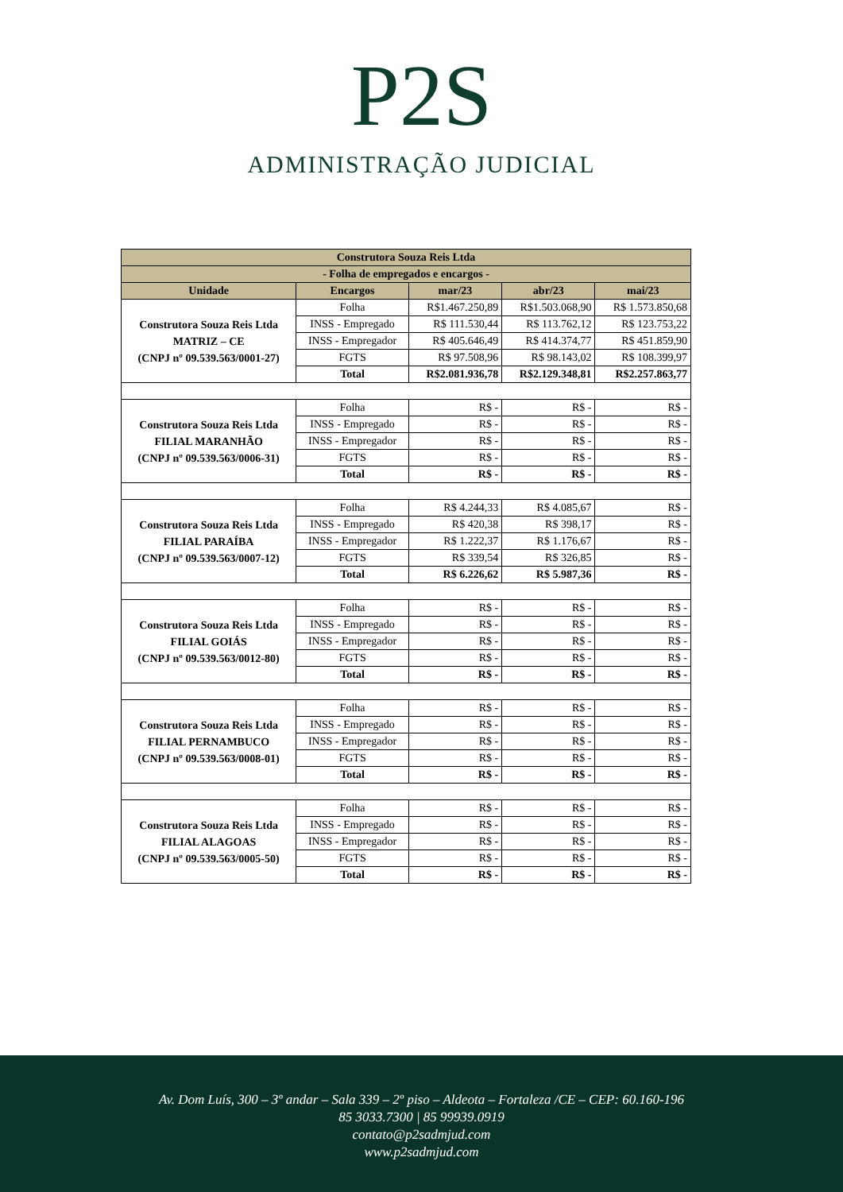P2S
ADMINISTRAÇÃO JUDICIAL
| Construtora Souza Reis Ltda | | | | |
| - Folha de empregados e encargos - | | | | |
| Unidade | Encargos | mar/23 | abr/23 | mai/23 |
| Construtora Souza Reis Ltda MATRIZ – CE (CNPJ nº 09.539.563/0001-27) | Folha | R$1.467.250,89 | R$1.503.068,90 | R$ 1.573.850,68 |
| | INSS - Empregado | R$ 111.530,44 | R$ 113.762,12 | R$ 123.753,22 |
| | INSS - Empregador | R$ 405.646,49 | R$ 414.374,77 | R$ 451.859,90 |
| | FGTS | R$ 97.508,96 | R$ 98.143,02 | R$ 108.399,97 |
| | Total | R$2.081.936,78 | R$2.129.348,81 | R$2.257.863,77 |
| Construtora Souza Reis Ltda FILIAL MARANHÃO (CNPJ nº 09.539.563/0006-31) | Folha | R$ - | R$ - | R$ - |
| | INSS - Empregado | R$ - | R$ - | R$ - |
| | INSS - Empregador | R$ - | R$ - | R$ - |
| | FGTS | R$ - | R$ - | R$ - |
| | Total | R$ - | R$ - | R$ - |
| Construtora Souza Reis Ltda FILIAL PARAÍBA (CNPJ nº 09.539.563/0007-12) | Folha | R$ 4.244,33 | R$ 4.085,67 | R$ - |
| | INSS - Empregado | R$ 420,38 | R$ 398,17 | R$ - |
| | INSS - Empregador | R$ 1.222,37 | R$ 1.176,67 | R$ - |
| | FGTS | R$ 339,54 | R$ 326,85 | R$ - |
| | Total | R$ 6.226,62 | R$ 5.987,36 | R$ - |
| Construtora Souza Reis Ltda FILIAL GOIÁS (CNPJ nº 09.539.563/0012-80) | Folha | R$ - | R$ - | R$ - |
| | INSS - Empregado | R$ - | R$ - | R$ - |
| | INSS - Empregador | R$ - | R$ - | R$ - |
| | FGTS | R$ - | R$ - | R$ - |
| | Total | R$ - | R$ - | R$ - |
| Construtora Souza Reis Ltda FILIAL PERNAMBUCO (CNPJ nº 09.539.563/0008-01) | Folha | R$ - | R$ - | R$ - |
| | INSS - Empregado | R$ - | R$ - | R$ - |
| | INSS - Empregador | R$ - | R$ - | R$ - |
| | FGTS | R$ - | R$ - | R$ - |
| | Total | R$ - | R$ - | R$ - |
| Construtora Souza Reis Ltda FILIAL ALAGOAS (CNPJ nº 09.539.563/0005-50) | Folha | R$ - | R$ - | R$ - |
| | INSS - Empregado | R$ - | R$ - | R$ - |
| | INSS - Empregador | R$ - | R$ - | R$ - |
| | FGTS | R$ - | R$ - | R$ - |
| | Total | R$ - | R$ - | R$ - |
Av. Dom Luís, 300 – 3º andar – Sala 339 – 2º piso – Aldeota – Fortaleza /CE – CEP: 60.160-196
85 3033.7300 | 85 99939.0919
contato@p2sadmjud.com
www.p2sadmjud.com